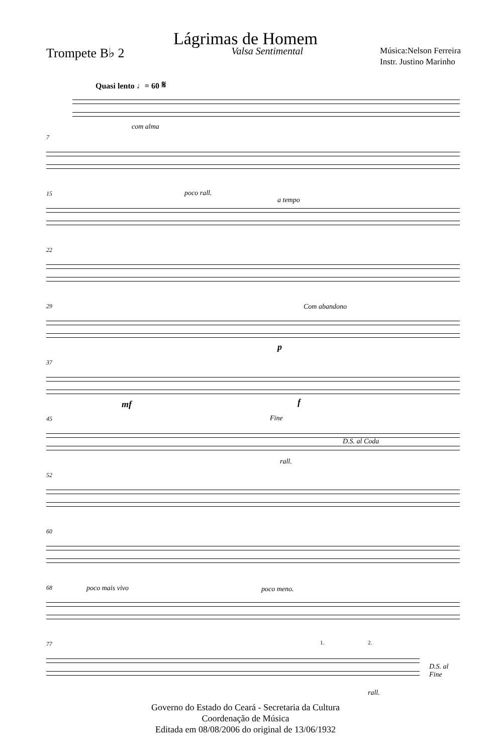Lágrimas de Homem
Trompete B♭ 2
Valsa Sentimental
Música:Nelson Ferreira
Instr. Justino Marinho
Quasi lento ♩= 60 𝄋
com alma
7
15 poco rall.
a tempo
22
29 Com abandono
p
37
mf f
45 Fine
D.S. al Coda
rall.
52
60
68 poco mais vivo poco meno.
77 1. 2.
D.S. al Fine
rall.
Governo do Estado do Ceará - Secretaria da Cultura
Coordenação de Música
Editada em 08/08/2006 do original de 13/06/1932